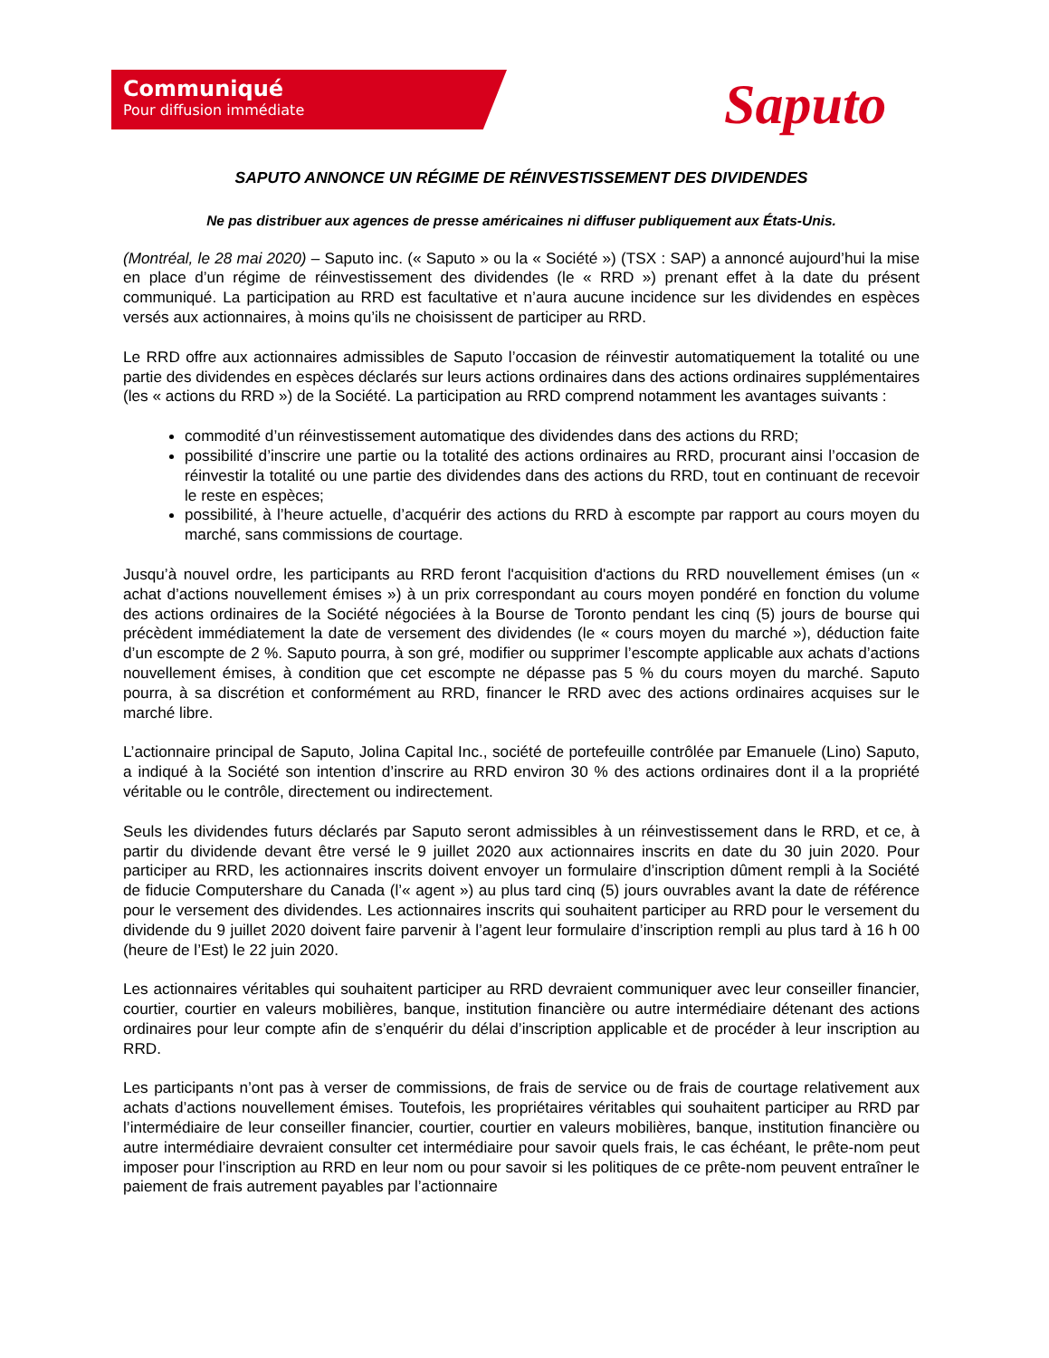Communiqué
Pour diffusion immédiate
Saputo
SAPUTO ANNONCE UN RÉGIME DE RÉINVESTISSEMENT DES DIVIDENDES
Ne pas distribuer aux agences de presse américaines ni diffuser publiquement aux États-Unis.
(Montréal, le 28 mai 2020) – Saputo inc. (« Saputo » ou la « Société ») (TSX : SAP) a annoncé aujourd’hui la mise en place d’un régime de réinvestissement des dividendes (le « RRD ») prenant effet à la date du présent communiqué. La participation au RRD est facultative et n’aura aucune incidence sur les dividendes en espèces versés aux actionnaires, à moins qu’ils ne choisissent de participer au RRD.
Le RRD offre aux actionnaires admissibles de Saputo l’occasion de réinvestir automatiquement la totalité ou une partie des dividendes en espèces déclarés sur leurs actions ordinaires dans des actions ordinaires supplémentaires (les « actions du RRD ») de la Société. La participation au RRD comprend notamment les avantages suivants :
commodité d’un réinvestissement automatique des dividendes dans des actions du RRD;
possibilité d’inscrire une partie ou la totalité des actions ordinaires au RRD, procurant ainsi l’occasion de réinvestir la totalité ou une partie des dividendes dans des actions du RRD, tout en continuant de recevoir le reste en espèces;
possibilité, à l’heure actuelle, d’acquérir des actions du RRD à escompte par rapport au cours moyen du marché, sans commissions de courtage.
Jusqu’à nouvel ordre, les participants au RRD feront l'acquisition d'actions du RRD nouvellement émises (un « achat d’actions nouvellement émises ») à un prix correspondant au cours moyen pondéré en fonction du volume des actions ordinaires de la Société négociées à la Bourse de Toronto pendant les cinq (5) jours de bourse qui précèdent immédiatement la date de versement des dividendes (le « cours moyen du marché »), déduction faite d’un escompte de 2 %. Saputo pourra, à son gré, modifier ou supprimer l’escompte applicable aux achats d’actions nouvellement émises, à condition que cet escompte ne dépasse pas 5 % du cours moyen du marché. Saputo pourra, à sa discrétion et conformément au RRD, financer le RRD avec des actions ordinaires acquises sur le marché libre.
L’actionnaire principal de Saputo, Jolina Capital Inc., société de portefeuille contrôlée par Emanuele (Lino) Saputo, a indiqué à la Société son intention d’inscrire au RRD environ 30 % des actions ordinaires dont il a la propriété véritable ou le contrôle, directement ou indirectement.
Seuls les dividendes futurs déclarés par Saputo seront admissibles à un réinvestissement dans le RRD, et ce, à partir du dividende devant être versé le 9 juillet 2020 aux actionnaires inscrits en date du 30 juin 2020. Pour participer au RRD, les actionnaires inscrits doivent envoyer un formulaire d’inscription dûment rempli à la Société de fiducie Computershare du Canada (l’« agent ») au plus tard cinq (5) jours ouvrables avant la date de référence pour le versement des dividendes. Les actionnaires inscrits qui souhaitent participer au RRD pour le versement du dividende du 9 juillet 2020 doivent faire parvenir à l’agent leur formulaire d’inscription rempli au plus tard à 16 h 00 (heure de l’Est) le 22 juin 2020.
Les actionnaires véritables qui souhaitent participer au RRD devraient communiquer avec leur conseiller financier, courtier, courtier en valeurs mobilières, banque, institution financière ou autre intermédiaire détenant des actions ordinaires pour leur compte afin de s’enquérir du délai d’inscription applicable et de procéder à leur inscription au RRD.
Les participants n’ont pas à verser de commissions, de frais de service ou de frais de courtage relativement aux achats d’actions nouvellement émises. Toutefois, les propriétaires véritables qui souhaitent participer au RRD par l’intermédiaire de leur conseiller financier, courtier, courtier en valeurs mobilières, banque, institution financière ou autre intermédiaire devraient consulter cet intermédiaire pour savoir quels frais, le cas échéant, le prête-nom peut imposer pour l’inscription au RRD en leur nom ou pour savoir si les politiques de ce prête-nom peuvent entraîner le paiement de frais autrement payables par l’actionnaire